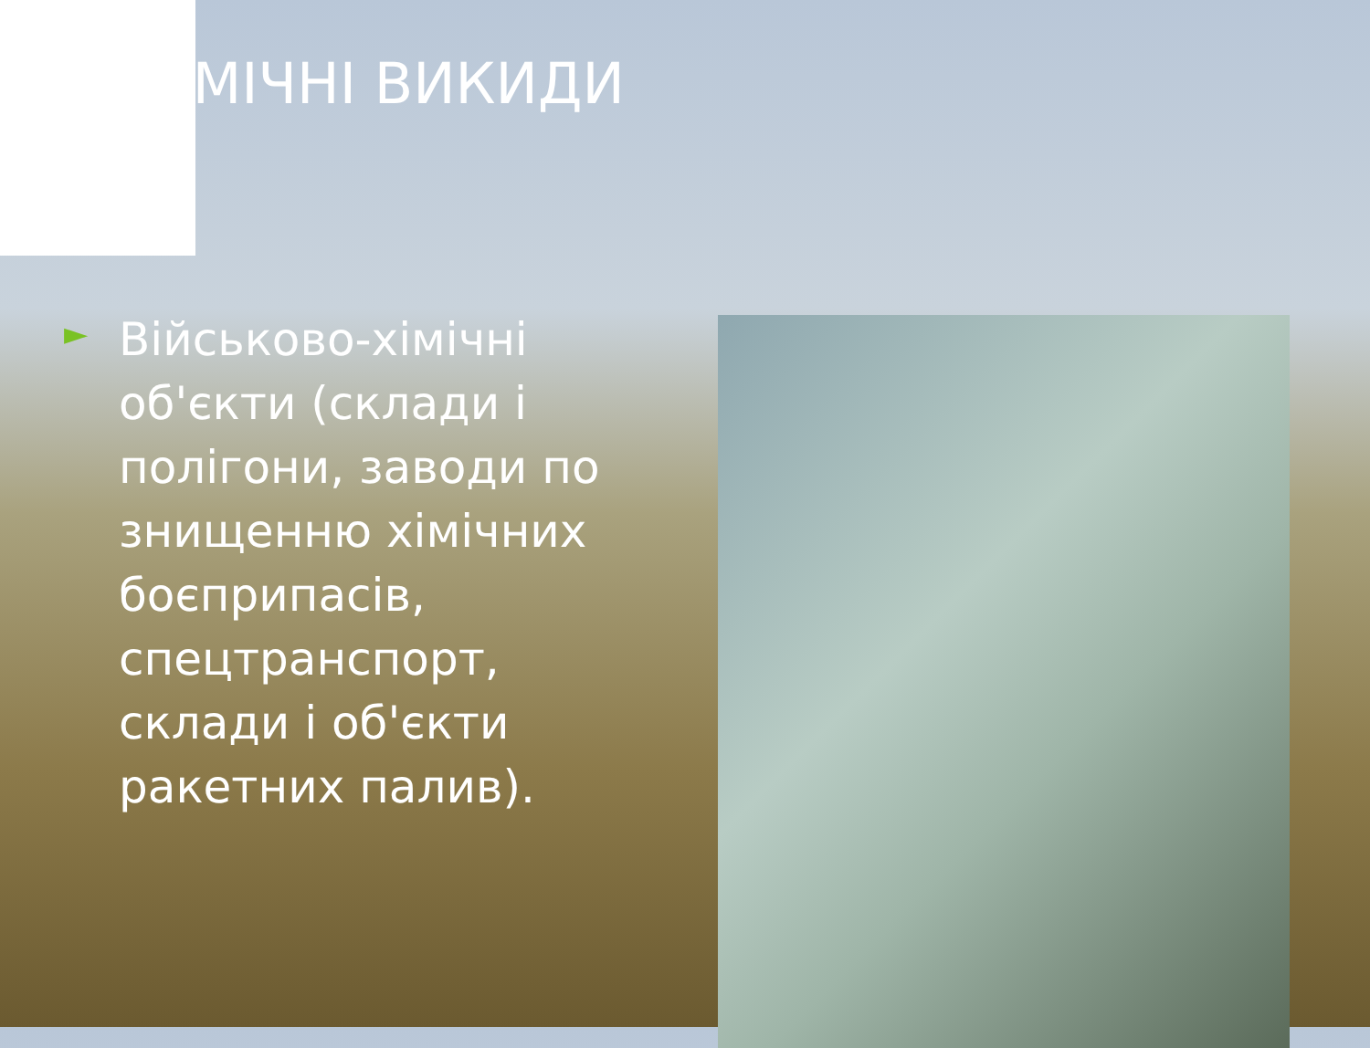ХІМІЧНІ ВИКИДИ
►
Військово-хімічні об'єкти (склади і полігони, заводи по знищенню хімічних боєприпасів, спецтранспорт, склади і об'єкти ракетних палив).